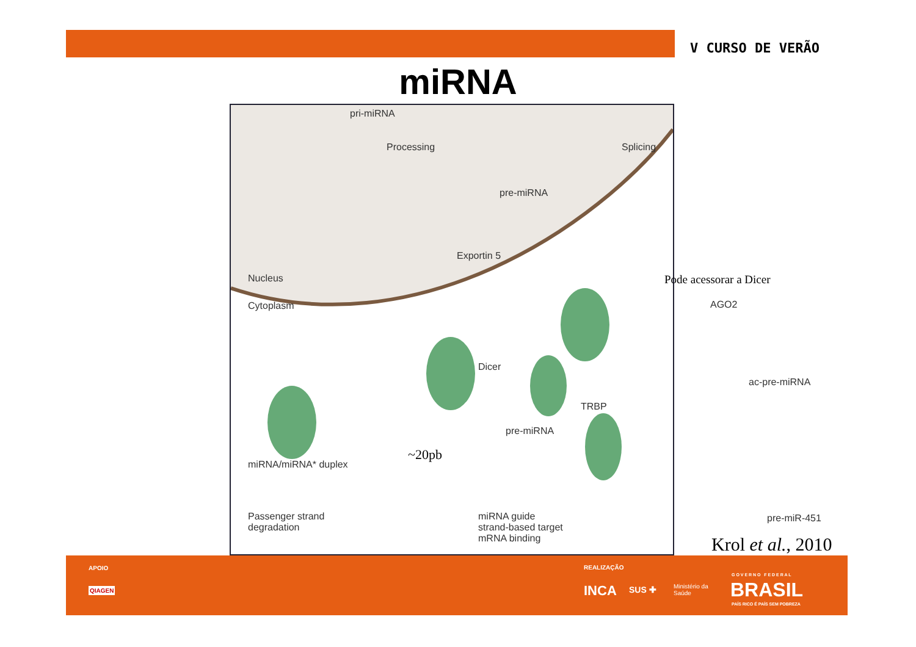V CURSO DE VERÃO
miRNA
pri-miRNA
Processing Splicing
pre-miRNA
Exportin 5
Nucleus
Cytoplasm
Pode acessorar a Dicer
AGO2
Dicer
TRBP
ac-pre-miRNA
pre-miRNA
miRNA/miRNA* duplex
~20pb
pre-miR-451 Passenger strand
degradation
miRNA guide
strand-based target
mRNA binding
Krol et al., 2010
APOIO
QIAGEN
REALIZAÇÃO
INCA SUS ✚ Ministério da
Saúde
G O V E R N O F E D E R A L
BRASIL
PAÍS RICO É PAÍS SEM POBREZA